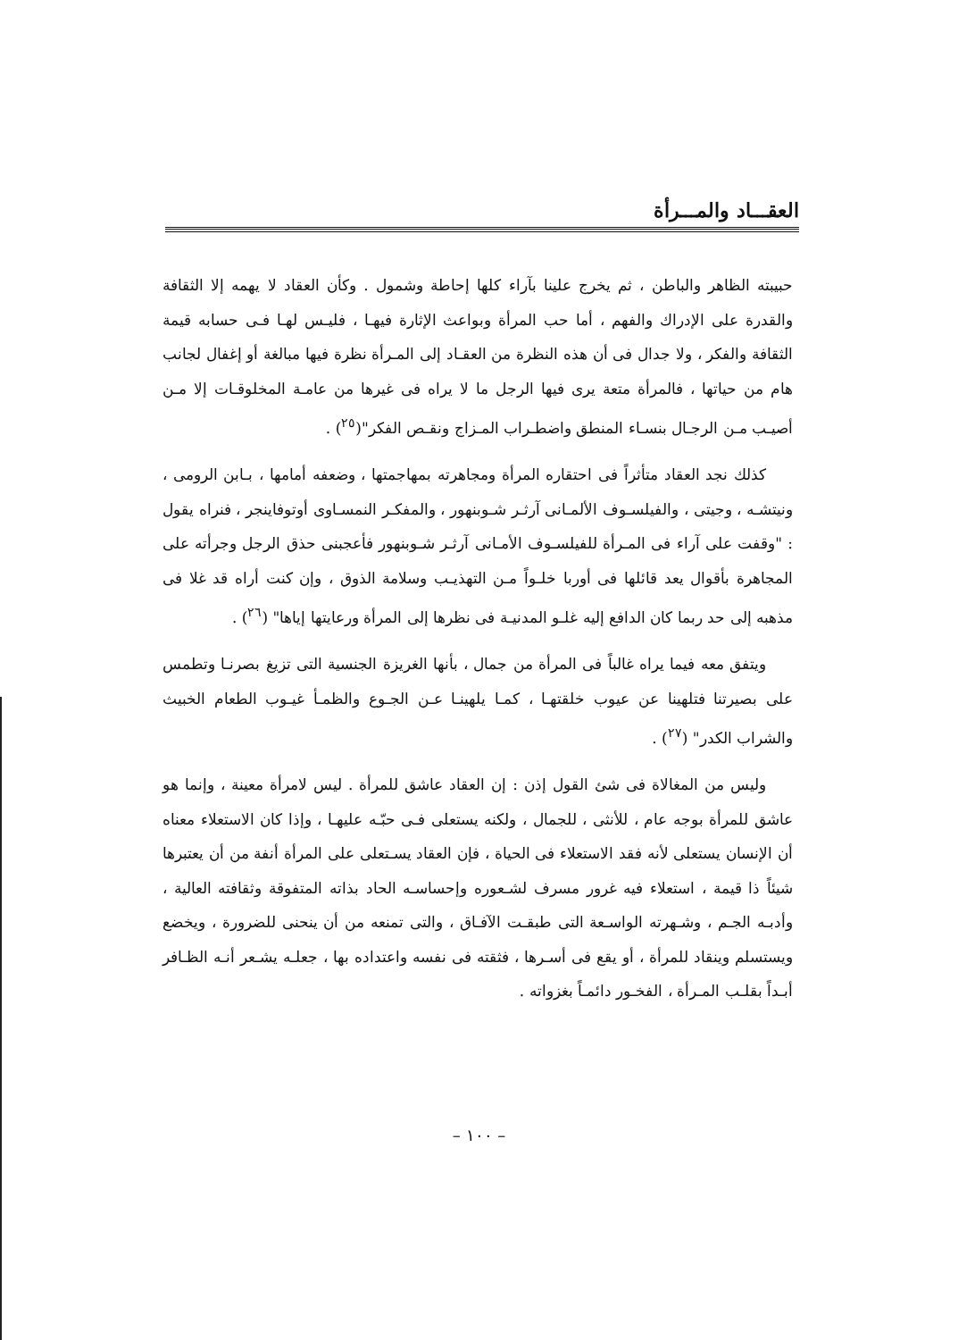العقـــاد والمـــرأة
حبيبته الظاهر والباطن ، ثم يخرج علينا بآراء كلها إحاطة وشمول . وكأن العقاد لا يهمه إلا الثقافة والقدرة على الإدراك والفهم ، أما حب المرأة وبواعث الإثارة فيهـا ، فليـس لهـا فـى حسابه قيمة الثقافة والفكر ، ولا جدال فى أن هذه النظرة من العقـاد إلى المـرأة نظرة فيها مبالغة أو إغفال لجانب هام من حياتها ، فالمرأة متعة يرى فيها الرجل ما لا يراه فى غيرها من عامـة المخلوقـات إلا مـن أصيـب مـن الرجـال بنسـاء المنطق واضطـراب المـزاج ونقـص الفكر"(<sup>٢٥</sup>) .
كذلك نجد العقاد متأثراً فى احتقاره المرأة ومجاهرته بمهاجمتها ، وضعفه أمامها ، بـابن الرومى ، ونيتشـه ، وجيتى ، والفيلسـوف الألمـانى آرثـر شـوبنهور ، والمفكـر النمسـاوى أوتوفاينجر ، فنراه يقول : "وقفت على آراء فى المـرأة للفيلسـوف الأمـانى آرثـر شـوبنهور فأعجبنى حذق الرجل وجرأته على المجاهرة بأقوال يعد قائلها فى أوربا خلـواً مـن التهذيـب وسلامة الذوق ، وإن كنت أراه قد غلا فى مذهبه إلى حد ربما كان الدافع إليه غلـو المدنيـة فى نظرها إلى المرأة ورعايتها إياها" (<sup>٢٦</sup>) .
ويتفق معه فيما يراه غالباً فى المرأة من جمال ، بأنها الغريزة الجنسية التى تزيغ بصرنـا وتطمس على بصيرتنا فتلهينا عن عيوب خلقتهـا ، كمـا يلهينـا عـن الجـوع والظمـأ غيـوب الطعام الخبيث والشراب الكدر" (<sup>٢٧</sup>) .
وليس من المغالاة فى شئ القول إذن : إن العقاد عاشق للمرأة . ليس لامرأة معينة ، وإنما هو عاشق للمرأة بوجه عام ، للأنثى ، للجمال ، ولكنه يستعلى فـى حبّـه عليهـا ، وإذا كان الاستعلاء معناه أن الإنسان يستعلى لأنه فقد الاستعلاء فى الحياة ، فإن العقاد يسـتعلى على المرأة أنفة من أن يعتبرها شيئاً ذا قيمة ، استعلاء فيه غرور مسرف لشـعوره وإحساسـه الحاد بذاته المتفوقة وثقافته العالية ، وأدبـه الجـم ، وشـهرته الواسـعة التى طبقـت الآفـاق ، والتى تمنعه من أن ينحنى للضرورة ، ويخضع ويستسلم وينقاد للمرأة ، أو يقع فى أسـرها ، فثقته فى نفسه واعتداده بها ، جعلـه يشـعر أنـه الظـافر أبـداً بقلـب المـرأة ، الفخـور دائمـاً بغزواته .
– ١٠٠ –